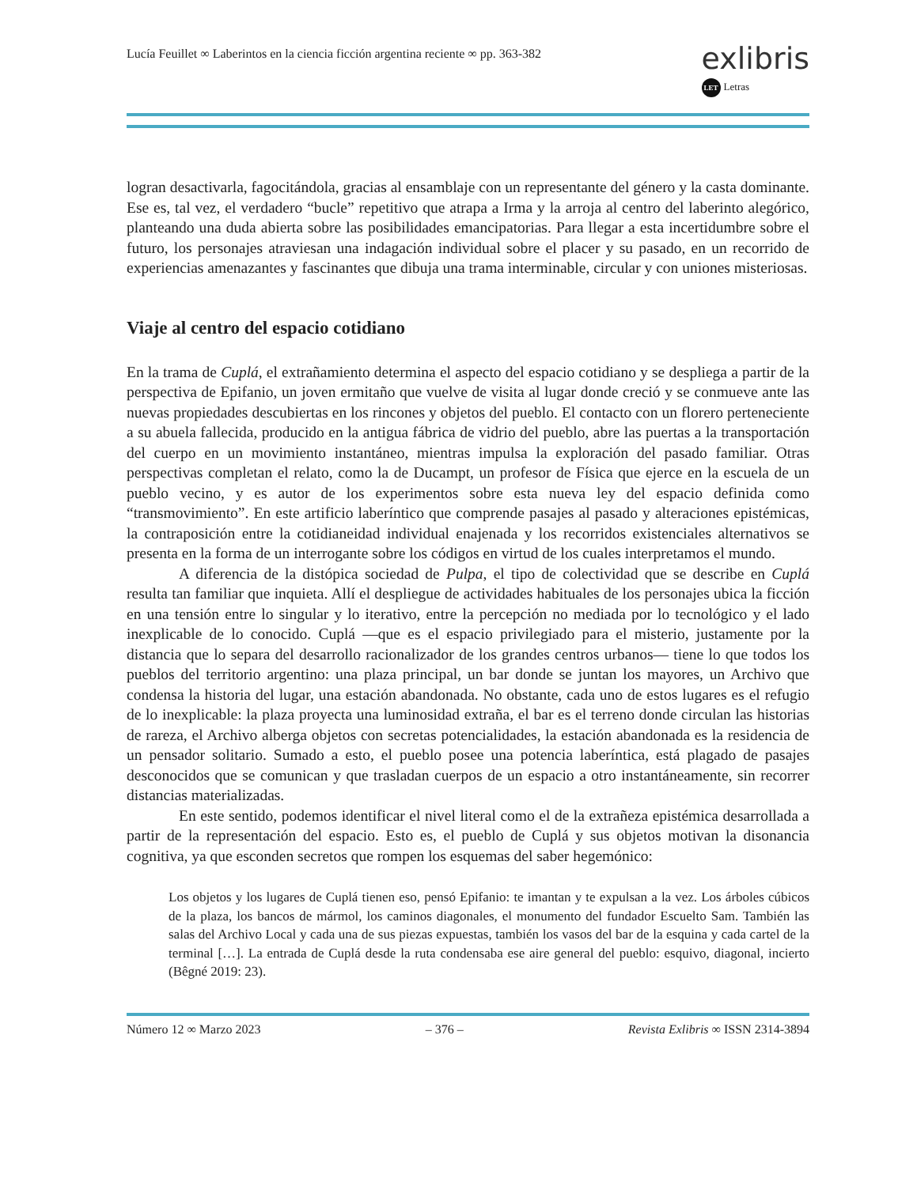Lucía Feuillet ∞ Laberintos en la ciencia ficción argentina reciente ∞ pp. 363-382
exlibris
LET Letras
logran desactivarla, fagocitándola, gracias al ensamblaje con un representante del género y la casta dominante. Ese es, tal vez, el verdadero “bucle” repetitivo que atrapa a Irma y la arroja al centro del laberinto alegórico, planteando una duda abierta sobre las posibilidades emancipatorias. Para llegar a esta incertidumbre sobre el futuro, los personajes atraviesan una indagación individual sobre el placer y su pasado, en un recorrido de experiencias amenazantes y fascinantes que dibuja una trama interminable, circular y con uniones misteriosas.
Viaje al centro del espacio cotidiano
En la trama de Cuplá, el extrañamiento determina el aspecto del espacio cotidiano y se despliega a partir de la perspectiva de Epifanio, un joven ermitaño que vuelve de visita al lugar donde creció y se conmueve ante las nuevas propiedades descubiertas en los rincones y objetos del pueblo. El contacto con un florero perteneciente a su abuela fallecida, producido en la antigua fábrica de vidrio del pueblo, abre las puertas a la transportación del cuerpo en un movimiento instantáneo, mientras impulsa la exploración del pasado familiar. Otras perspectivas completan el relato, como la de Ducampt, un profesor de Física que ejerce en la escuela de un pueblo vecino, y es autor de los experimentos sobre esta nueva ley del espacio definida como “transmovimiento”. En este artificio laberíntico que comprende pasajes al pasado y alteraciones epistémicas, la contraposición entre la cotidianeidad individual enajenada y los recorridos existenciales alternativos se presenta en la forma de un interrogante sobre los códigos en virtud de los cuales interpretamos el mundo.
A diferencia de la distópica sociedad de Pulpa, el tipo de colectividad que se describe en Cuplá resulta tan familiar que inquieta. Allí el despliegue de actividades habituales de los personajes ubica la ficción en una tensión entre lo singular y lo iterativo, entre la percepción no mediada por lo tecnológico y el lado inexplicable de lo conocido. Cuplá —que es el espacio privilegiado para el misterio, justamente por la distancia que lo separa del desarrollo racionalizador de los grandes centros urbanos— tiene lo que todos los pueblos del territorio argentino: una plaza principal, un bar donde se juntan los mayores, un Archivo que condensa la historia del lugar, una estación abandonada. No obstante, cada uno de estos lugares es el refugio de lo inexplicable: la plaza proyecta una luminosidad extraña, el bar es el terreno donde circulan las historias de rareza, el Archivo alberga objetos con secretas potencialidades, la estación abandonada es la residencia de un pensador solitario. Sumado a esto, el pueblo posee una potencia laberíntica, está plagado de pasajes desconocidos que se comunican y que trasladan cuerpos de un espacio a otro instantáneamente, sin recorrer distancias materializadas.
En este sentido, podemos identificar el nivel literal como el de la extrañeza epistémica desarrollada a partir de la representación del espacio. Esto es, el pueblo de Cuplá y sus objetos motivan la disonancia cognitiva, ya que esconden secretos que rompen los esquemas del saber hegemónico:
Los objetos y los lugares de Cuplá tienen eso, pensó Epifanio: te imantan y te expulsan a la vez. Los árboles cúbicos de la plaza, los bancos de mármol, los caminos diagonales, el monumento del fundador Escuelto Sam. También las salas del Archivo Local y cada una de sus piezas expuestas, también los vasos del bar de la esquina y cada cartel de la terminal […]. La entrada de Cuplá desde la ruta condensaba ese aire general del pueblo: esquivo, diagonal, incierto (Bêgné 2019: 23).
Número 12 ∞ Marzo 2023 – 376 – Revista Exlibris ∞ ISSN 2314-3894